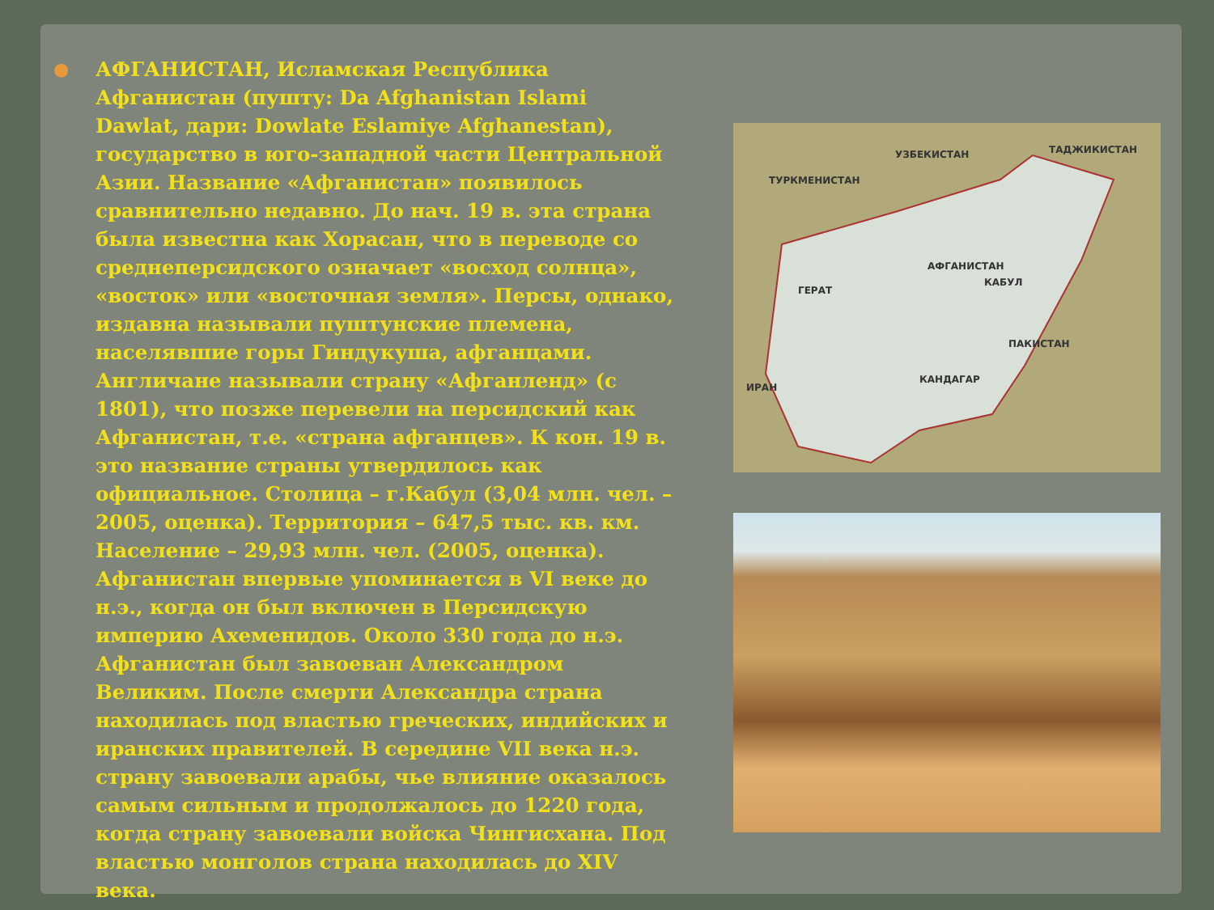● АФГАНИСТАН, Исламская Республика Афганистан (пушту: Da Afghanistan Islami Dawlat, дари: Dowlate Eslamiye Afghanestan), государство в юго-западной части Центральной Азии. Название «Афганистан» появилось сравнительно недавно. До нач. 19 в. эта страна была известна как Хорасан, что в переводе со среднеперсидского означает «восход солнца», «восток» или «восточная земля». Персы, однако, издавна называли пуштунские племена, населявшие горы Гиндукуша, афганцами. Англичане называли страну «Афганленд» (с 1801), что позже перевели на персидский как Афганистан, т.е. «страна афганцев». К кон. 19 в. это название страны утвердилось как официальное. Столица – г.Кабул (3,04 млн. чел. – 2005, оценка). Территория – 647,5 тыс. кв. км. Население – 29,93 млн. чел. (2005, оценка). Афганистан впервые упоминается в VI веке до н.э., когда он был включен в Персидскую империю Ахеменидов. Около 330 года до н.э. Афганистан был завоеван Александром Великим. После смерти Александра страна находилась под властью греческих, индийских и иранских правителей. В середине VII века н.э. страну завоевали арабы, чье влияние оказалось самым сильным и продолжалось до 1220 года, когда страну завоевали войска Чингисхана. Под властью монголов страна находилась до XIV века.
УЗБЕКИСТАН ТАДЖИКИСТАН
ТУРКМЕНИСТАН
АФГАНИСТАН
ГЕРАТ
КАБУЛ
ПАКИСТАН
КАНДАГАР
ИРАН